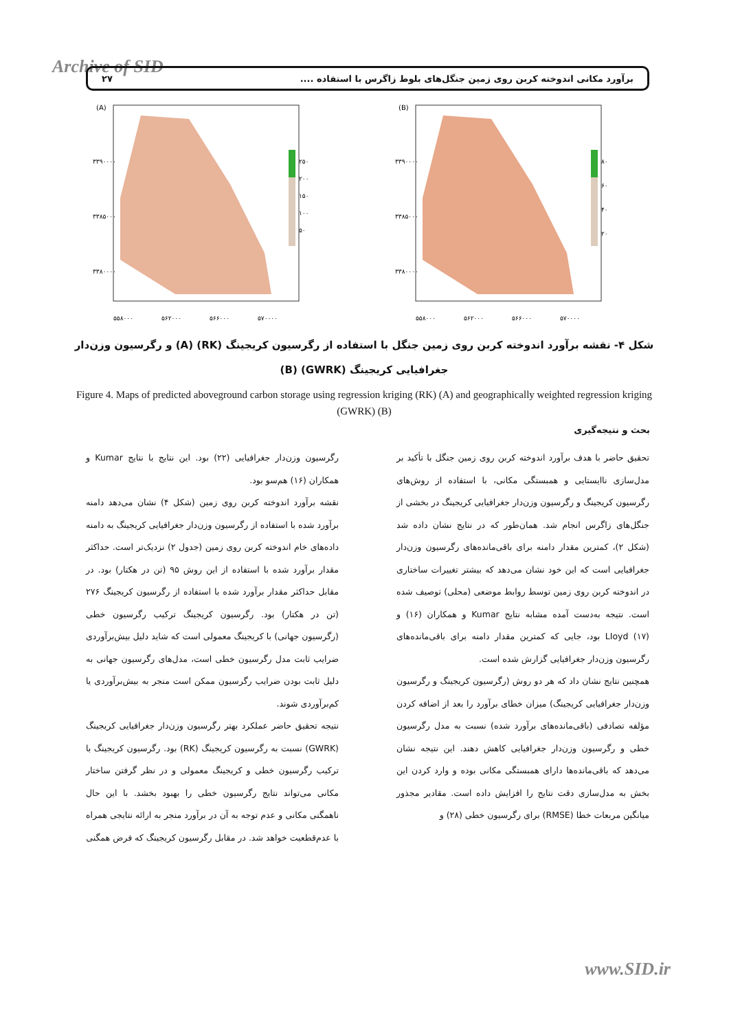Archive of SID برآورد مکانی اندوخته کربن روی زمین جنگل‌های بلوط زاگرس با استفاده .... ۲۷
(A)
۲۵۰
۲۰۰
۱۵۰
۱۰۰
۵۰
۳۳۹۰۰۰۰
۳۳۸۵۰۰۰
۳۳۸۰۰۰۰
۵۵۸۰۰۰
۵۶۲۰۰۰
۵۶۶۰۰۰
۵۷۰۰۰۰
(B)
۸۰
۶۰
۴۰
۲۰
۳۳۹۰۰۰۰
۳۳۸۵۰۰۰
۳۳۸۰۰۰۰
۵۵۸۰۰۰
۵۶۲۰۰۰
۵۶۶۰۰۰
۵۷۰۰۰۰
شکل ۴- نقشه برآورد اندوخته کربن روی زمین جنگل با استفاده از رگرسیون کریجینگ (RK) (A) و رگرسیون وزن‌دار جغرافیایی کریجینگ (GWRK) (B)
Figure 4. Maps of predicted aboveground carbon storage using regression kriging (RK) (A) and geographically weighted regression kriging (GWRK) (B)
بحث و نتیجه‌گیری
تحقیق حاضر با هدف برآورد اندوخته کربن روی زمین جنگل با تأکید بر مدل‌سازی ناایستایی و همبستگی مکانی، با استفاده از روش‌های رگرسیون کریجینگ و رگرسیون وزن‌دار جغرافیایی کریجینگ در بخشی از جنگل‌های زاگرس انجام شد. همان‌طور که در نتایج نشان داده شد (شکل ۲)، کمترین مقدار دامنه برای باقی‌مانده‌های رگرسیون وزن‌دار جغرافیایی است که این خود نشان می‌دهد که بیشتر تغییرات ساختاری در اندوخته کربن روی زمین توسط روابط موضعی (محلی) توصیف شده است. نتیجه به‌دست آمده مشابه نتایج Kumar و همکاران (۱۶) و LIoyd (۱۷) بود، جایی که کمترین مقدار دامنه برای باقی‌مانده‌های رگرسیون وزن‌دار جغرافیایی گزارش شده است.
همچنین نتایج نشان داد که هر دو روش (رگرسیون کریجینگ و رگرسیون وزن‌دار جغرافیایی کریجینگ) میزان خطای برآورد را بعد از اضافه کردن مؤلفه تصادفی (باقی‌مانده‌های برآورد شده) نسبت به مدل رگرسیون خطی و رگرسیون وزن‌دار جغرافیایی کاهش دهند. این نتیجه نشان می‌دهد که باقی‌مانده‌ها دارای همبستگی مکانی بوده و وارد کردن این بخش به مدل‌سازی دقت نتایج را افزایش داده است. مقادیر مجذور میانگین مربعات خطا (RMSE) برای رگرسیون خطی (۲۸) و
رگرسیون وزن‌دار جغرافیایی (۲۲) بود. این نتایج با نتایج Kumar و همکاران (۱۶) هم‌سو بود.
نقشه برآورد اندوخته کربن روی زمین (شکل ۴) نشان می‌دهد دامنه برآورد شده با استفاده از رگرسیون وزن‌دار جغرافیایی کریجینگ به دامنه داده‌های خام اندوخته کربن روی زمین (جدول ۲) نزدیک‌تر است. حداکثر مقدار برآورد شده با استفاده از این روش ۹۵ (تن در هکتار) بود. در مقابل حداکثر مقدار برآورد شده با استفاده از رگرسیون کریجینگ ۲۷۶ (تن در هکتار) بود. رگرسیون کریجینگ ترکیب رگرسیون خطی (رگرسیون جهانی) با کریجینگ معمولی است که شاید دلیل بیش‌برآوردی ضرایب ثابت مدل رگرسیون خطی است، مدل‌های رگرسیون جهانی به دلیل ثابت بودن ضرایب رگرسیون ممکن است منجر به بیش‌برآوردی یا کم‌برآوردی شوند.
نتیجه تحقیق حاضر عملکرد بهتر رگرسیون وزن‌دار جغرافیایی کریجینگ (GWRK) نسبت به رگرسیون کریجینگ (RK) بود. رگرسیون کریجینگ با ترکیب رگرسیون خطی و کریجینگ معمولی و در نظر گرفتن ساختار مکانی می‌تواند نتایج رگرسیون خطی را بهبود بخشد. با این حال ناهمگنی مکانی و عدم توجه به آن در برآورد منجر به ارائه نتایجی همراه با عدم‌قطعیت خواهد شد. در مقابل رگرسیون کریجینگ که فرض همگنی
www.SID.ir